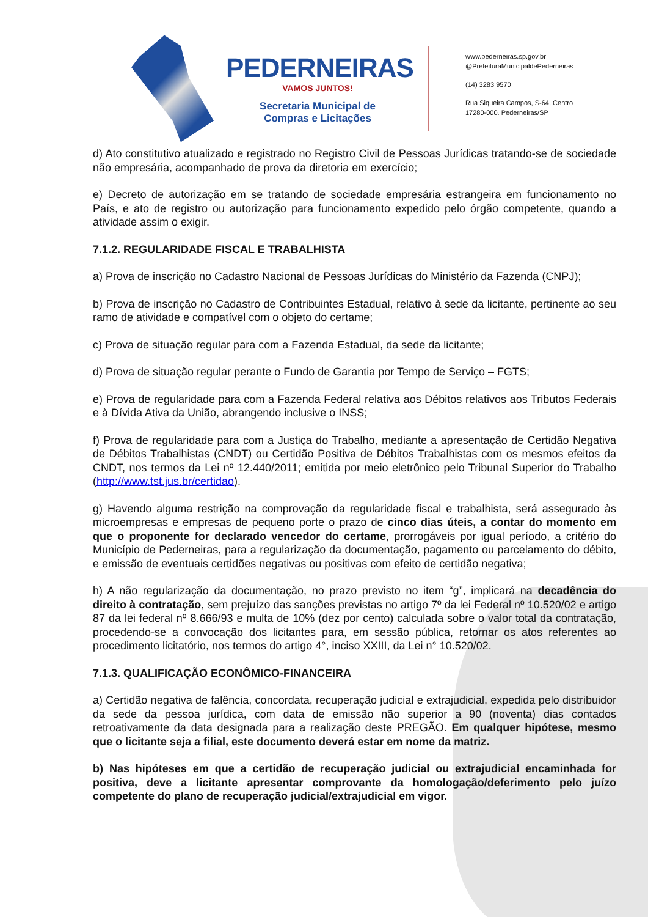PEDERNEIRAS
VAMOS JUNTOS!
Secretaria Municipal de
Compras e Licitações
www.pederneiras.sp.gov.br
@PrefeituraMunicipaldePederneiras
(14) 3283 9570
Rua Siqueira Campos, S-64, Centro
17280-000. Pederneiras/SP
d) Ato constitutivo atualizado e registrado no Registro Civil de Pessoas Jurídicas tratando-se de sociedade não empresária, acompanhado de prova da diretoria em exercício;
e) Decreto de autorização em se tratando de sociedade empresária estrangeira em funcionamento no País, e ato de registro ou autorização para funcionamento expedido pelo órgão competente, quando a atividade assim o exigir.
7.1.2. REGULARIDADE FISCAL E TRABALHISTA
a) Prova de inscrição no Cadastro Nacional de Pessoas Jurídicas do Ministério da Fazenda (CNPJ);
b) Prova de inscrição no Cadastro de Contribuintes Estadual, relativo à sede da licitante, pertinente ao seu ramo de atividade e compatível com o objeto do certame;
c) Prova de situação regular para com a Fazenda Estadual, da sede da licitante;
d) Prova de situação regular perante o Fundo de Garantia por Tempo de Serviço – FGTS;
e) Prova de regularidade para com a Fazenda Federal relativa aos Débitos relativos aos Tributos Federais e à Dívida Ativa da União, abrangendo inclusive o INSS;
f) Prova de regularidade para com a Justiça do Trabalho, mediante a apresentação de Certidão Negativa de Débitos Trabalhistas (CNDT) ou Certidão Positiva de Débitos Trabalhistas com os mesmos efeitos da CNDT, nos termos da Lei nº 12.440/2011; emitida por meio eletrônico pelo Tribunal Superior do Trabalho (http://www.tst.jus.br/certidao).
g) Havendo alguma restrição na comprovação da regularidade fiscal e trabalhista, será assegurado às microempresas e empresas de pequeno porte o prazo de cinco dias úteis, a contar do momento em que o proponente for declarado vencedor do certame, prorrogáveis por igual período, a critério do Município de Pederneiras, para a regularização da documentação, pagamento ou parcelamento do débito, e emissão de eventuais certidões negativas ou positivas com efeito de certidão negativa;
h) A não regularização da documentação, no prazo previsto no item “g”, implicará na decadência do direito à contratação, sem prejuízo das sanções previstas no artigo 7º da lei Federal nº 10.520/02 e artigo 87 da lei federal nº 8.666/93 e multa de 10% (dez por cento) calculada sobre o valor total da contratação, procedendo-se a convocação dos licitantes para, em sessão pública, retornar os atos referentes ao procedimento licitatório, nos termos do artigo 4°, inciso XXIII, da Lei n° 10.520/02.
7.1.3. QUALIFICAÇÃO ECONÔMICO-FINANCEIRA
a) Certidão negativa de falência, concordata, recuperação judicial e extrajudicial, expedida pelo distribuidor da sede da pessoa jurídica, com data de emissão não superior a 90 (noventa) dias contados retroativamente da data designada para a realização deste PREGÃO. Em qualquer hipótese, mesmo que o licitante seja a filial, este documento deverá estar em nome da matriz.
b) Nas hipóteses em que a certidão de recuperação judicial ou extrajudicial encaminhada for positiva, deve a licitante apresentar comprovante da homologação/deferimento pelo juízo competente do plano de recuperação judicial/extrajudicial em vigor.